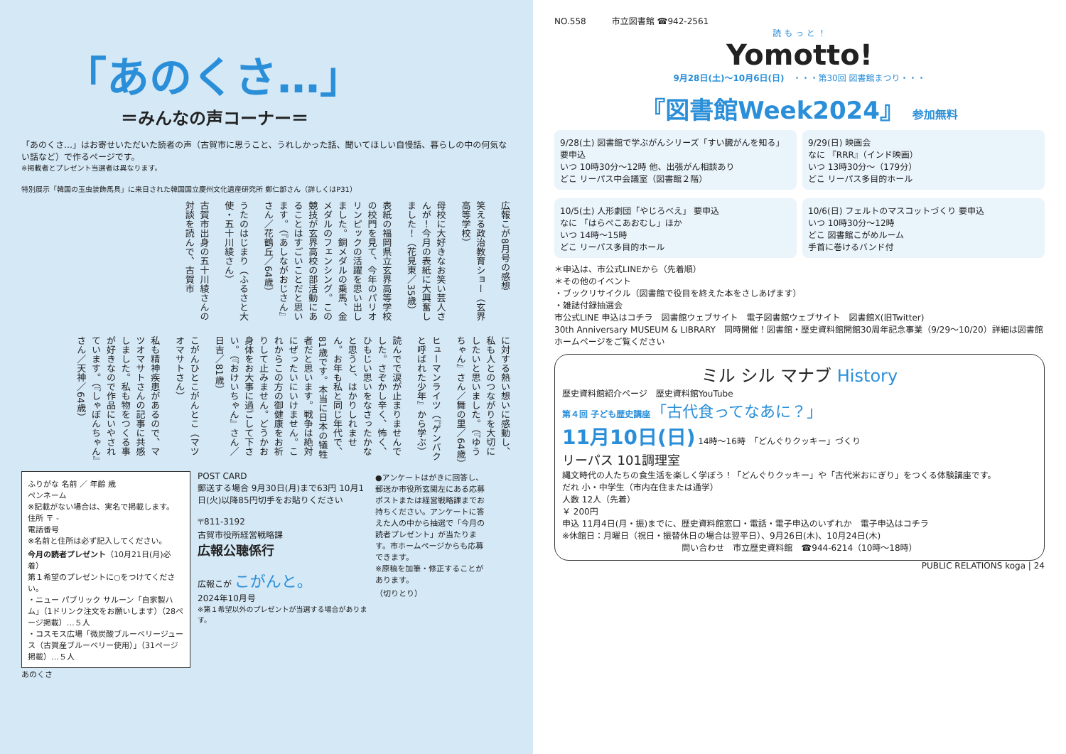「あのくさ…」
＝みんなの声コーナー＝
「あのくさ…」はお寄せいただいた読者の声（古賀市に思うこと、うれしかった話、聞いてほしい自慢話、暮らしの中の何気ない話など）で作るページです。
※掲載者とプレゼント当選者は異なります。
特別展示「韓国の玉虫装飾馬具」に来日された韓国国立慶州文化遺産研究所 鄭仁部さん（詳しくはP31）
広報こが8月号の感想
笑える政治教育ショー（玄界高等学校）
母校に大好きなお笑い芸人さんが！今月の表紙に大興奮しました！（花見東／35歳）
表紙の福岡県立玄界高等学校の校門を見て、今年のパリオリンピックの活躍を思い出しました。銅メダルの乗馬、金メダルのフェンシング。この競技が玄界高校の部活動にあることはすごいことだと思います。（『あしながおじさん』さん／花鶴丘／64歳）
うたのはじまり（ふるさと大使・五十川綾さん）
古賀市出身の五十川綾さんの対談を読んで、古賀市
に対する熱い想いに感動し、私も人とのつながりを大切にしたいと思いました。（『ゆうちゃん』さん／舞の里／64歳）
ヒューマンライツ（『ゲンバクと呼ばれた少年』から学ぶ）
読んでで涙が止まりませんでした。さぞかし辛く、怖く、ひもじい思いをなさったかなと思うと、はかりしれません。お年も私と同じ年代で、81歳です。本当に日本の犠牲者だと思います。戦争は絶対にぜったいにいけません。これからこの方の御健康をお祈りして止みません。どうかお身体をお大事に過ごして下さい。（『おけいちゃん』さん／日吉／81歳）
こがんひとこがんとこ（マツオマサトさん）
私も精神疾患があるので、マツオマサトさんの記事に共感しました。私も物をつくる事が好きなので作品にいやされています。（『しゃぼんちゃん』さん／天神／64歳）
ふりがな 名前 ／ 年齢 歳
ペンネーム
※記載がない場合は、実名で掲載します。
住所 〒 -
電話番号
※名前と住所は必ず記入してください。
今月の読者プレゼント（10月21日(月)必着）
第１希望のプレゼントに○をつけてください。
・ニュー パブリック サルーン「自家製ハム」（1ドリンク注文をお願いします）（28ページ掲載）…５人
・コスモス広場「微炭酸ブルーベリージュース（古賀産ブルーベリー使用）」（31ページ掲載）…５人
POST CARD
郵送する場合 9月30日(月)まで63円 10月1日(火)以降85円切手をお貼りください
〒811-3192
古賀市役所経営戦略課
広報公聴係行
広報こが こがんと。
2024年10月号
※第１希望以外のプレゼントが当選する場合があります。
●アンケートはがきに回答し、郵送か市役所玄関左にある応募ポストまたは経営戦略課までお持ちください。アンケートに答えた人の中から抽選で「今月の読者プレゼント」が当たります。市ホームページからも応募できます。
※原稿を加筆・修正することがあります。
（切りとり）
あのくさ
NO.558　　　市立図書館 ☎942-2561
読 も っ と ！
Yomotto!
9月28日(土)〜10月6日(日)　・・・第30回 図書館まつり・・・
『図書館Week2024』 参加無料
9/28(土) 図書館で学ぶがんシリーズ「すい臓がんを知る」 要申込
いつ 10時30分〜12時 他、出張がん相談あり
どこ リーパス中会議室（図書館２階）
9/29(日) 映画会
なに 『RRR』（インド映画）
いつ 13時30分〜（179分）
どこ リーパス多目的ホール
10/5(土) 人形劇団「やじろべえ」 要申込
なに 「はらぺこあおむし」ほか
いつ 14時〜15時
どこ リーパス多目的ホール
10/6(日) フェルトのマスコットづくり 要申込
いつ 10時30分〜12時
どこ 図書館こがめルーム
手首に巻けるバンド付
＊申込は、市公式LINEから（先着順）
＊その他のイベント
・ブックリサイクル（図書館で役目を終えた本をさしあげます）
・雑誌付録抽選会
市公式LINE 申込はコチラ　図書館ウェブサイト　電子図書館ウェブサイト　図書館X(旧Twitter)
30th Anniversary MUSEUM & LIBRARY　同時開催！図書館・歴史資料館開館30周年記念事業（9/29〜10/20）詳細は図書館ホームページをご覧ください
ミル シル マナブ History
歴史資料館紹介ページ　歴史資料館YouTube
第４回 子ども歴史講座　「古代食ってなあに？」
11月10日(日) 14時〜16時　「どんぐりクッキー」づくり
リーパス 101調理室
縄文時代の人たちの食生活を楽しく学ぼう！「どんぐりクッキー」や「古代米おにぎり」をつくる体験講座です。
だれ 小・中学生（市内在住または通学）
人数 12人（先着）
￥ 200円
申込 11月4日(月・振)までに、歴史資料館窓口・電話・電子申込のいずれか　電子申込はコチラ
※休館日：月曜日（祝日・振替休日の場合は翌平日）、9月26日(木)、10月24日(木)
問い合わせ　市立歴史資料館　☎944-6214（10時〜18時）
PUBLIC RELATIONS koga | 24